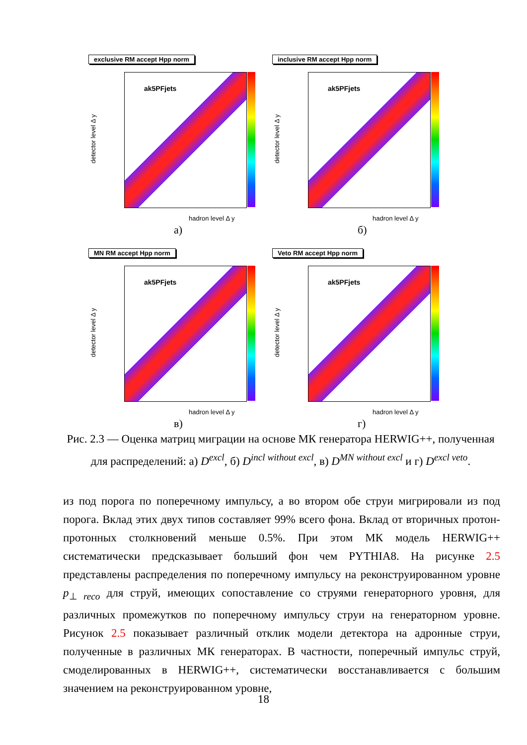exclusive RM accept Hpp norm
ak5PFjets
detector level Δ y
hadron level Δ y
а)
inclusive RM accept Hpp norm
ak5PFjets
detector level Δ y
hadron level Δ y
б)
MN RM accept Hpp norm
ak5PFjets
detector level Δ y
hadron level Δ y
в)
Veto RM accept Hpp norm
ak5PFjets
detector level Δ y
hadron level Δ y
г)
Рис. 2.3 — Оценка матриц миграции на основе МК генератора HERWIG++, полученная для распределений: а) D<sup>excl</sup>, б) D<sup>incl without excl</sup>, в) D<sup>MN without excl</sup> и г) D<sup>excl veto</sup>.
из под порога по поперечному импульсу, а во втором обе струи мигрировали из под порога. Вклад этих двух типов составляет 99% всего фона. Вклад от вторичных протон-протонных столкновений меньше 0.5%. При этом МК модель HERWIG++ систематически предсказывает больший фон чем PYTHIA8. На рисунке 2.5 представлены распределения по поперечному импульсу на реконструированном уровне p<sub>⊥ reco</sub> для струй, имеющих сопоставление со струями генераторного уровня, для различных промежутков по поперечному импульсу струи на генераторном уровне. Рисунок 2.5 показывает различный отклик модели детектора на адронные струи, полученные в различных МК генераторах. В частности, поперечный импульс струй, смоделированных в HERWIG++, систематически восстанавливается с большим значением на реконструированном уровне,
18